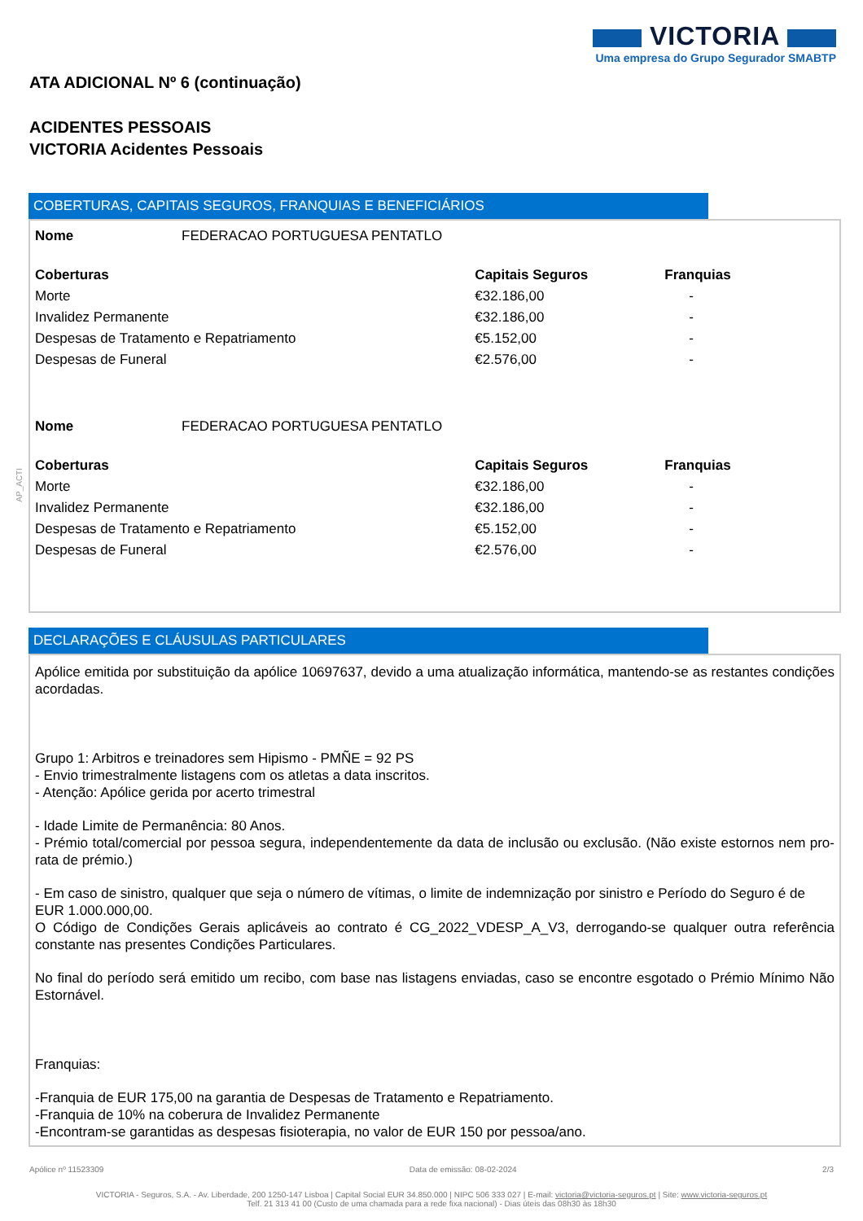VICTORIA
Uma empresa do Grupo Segurador SMABTP
ATA ADICIONAL Nº 6 (continuação)
ACIDENTES PESSOAIS
VICTORIA Acidentes Pessoais
COBERTURAS, CAPITAIS SEGUROS, FRANQUIAS E BENEFICIÁRIOS
| Nome | FEDERACAO PORTUGUESA PENTATLO | | |
| Coberturas | | Capitais Seguros | Franquias |
| Morte | | €32.186,00 | - |
| Invalidez Permanente | | €32.186,00 | - |
| Despesas de Tratamento e Repatriamento | | €5.152,00 | - |
| Despesas de Funeral | | €2.576,00 | - |
| Nome | FEDERACAO PORTUGUESA PENTATLO | | |
| Coberturas | | Capitais Seguros | Franquias |
| Morte | | €32.186,00 | - |
| Invalidez Permanente | | €32.186,00 | - |
| Despesas de Tratamento e Repatriamento | | €5.152,00 | - |
| Despesas de Funeral | | €2.576,00 | - |
DECLARAÇÕES E CLÁUSULAS PARTICULARES
Apólice emitida por substituição da apólice 10697637, devido a uma atualização informática, mantendo-se as restantes condições acordadas.
Grupo 1: Arbitros e treinadores sem Hipismo - PMÑE = 92 PS
- Envio trimestralmente listagens com os atletas a data inscritos.
- Atenção: Apólice gerida por acerto trimestral
- Idade Limite de Permanência: 80 Anos.
- Prémio total/comercial por pessoa segura, independentemente da data de inclusão ou exclusão. (Não existe estornos nem pro-rata de prémio.)
- Em caso de sinistro, qualquer que seja o número de vítimas, o limite de indemnização por sinistro e Período do Seguro é de
EUR 1.000.000,00.
O Código de Condições Gerais aplicáveis ao contrato é CG_2022_VDESP_A_V3, derrogando-se qualquer outra referência constante nas presentes Condições Particulares.
No final do período será emitido um recibo, com base nas listagens enviadas, caso se encontre esgotado o Prémio Mínimo Não Estornável.
Franquias:
-Franquia de EUR 175,00 na garantia de Despesas de Tratamento e Repatriamento.
-Franquia de 10% na coberura de Invalidez Permanente
-Encontram-se garantidas as despesas fisioterapia, no valor de EUR 150 por pessoa/ano.
Apólice nº 11523309 Data de emissão: 08-02-2024 2/3
VICTORIA - Seguros, S.A. - Av. Liberdade, 200 1250-147 Lisboa | Capital Social EUR 34.850.000 | NIPC 506 333 027 | E-mail: victoria@victoria-seguros.pt | Site: www.victoria-seguros.pt
Telf. 21 313 41 00 (Custo de uma chamada para a rede fixa nacional) - Dias úteis das 08h30 às 18h30
AP_ACTI